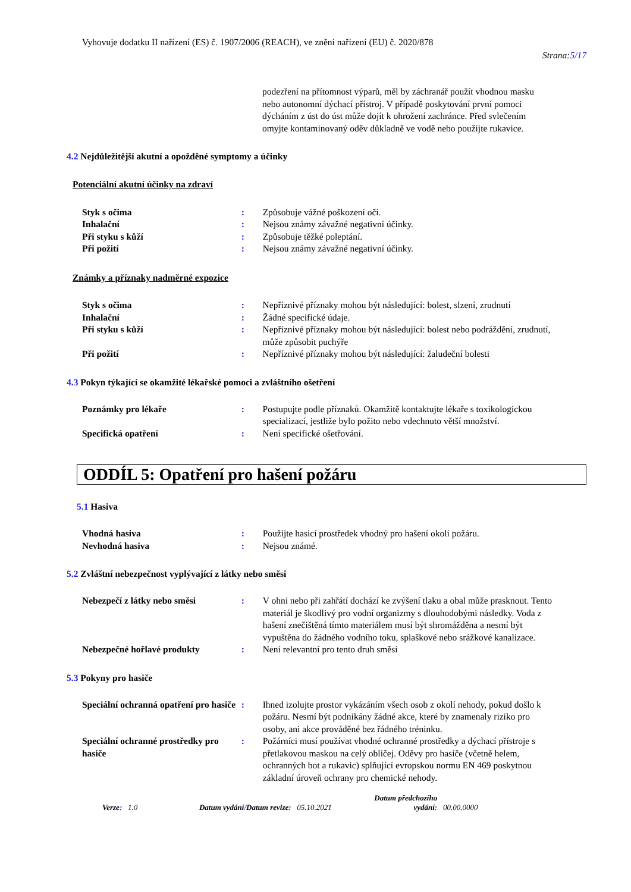Vyhovuje dodatku II nařízení (ES) č. 1907/2006 (REACH), ve znění nařízení (EU) č. 2020/878
Strana:5/17
podezření na přítomnost výparů, měl by záchranář použít vhodnou masku nebo autonomní dýchací přístroj. V případě poskytování první pomoci dýcháním z úst do úst může dojít k ohrožení zachránce. Před svlečením omyjte kontaminovaný oděv důkladně ve vodě nebo použijte rukavice.
4.2 Nejdůležitější akutní a opožděné symptomy a účinky
Potenciální akutní účinky na zdraví
| Styk s očima | : | Způsobuje vážné poškození očí. |
| Inhalační | : | Nejsou známy závažné negativní účinky. |
| Při styku s kůží | : | Způsobuje těžké poleptání. |
| Při požití | : | Nejsou známy závažné negativní účinky. |
Známky a příznaky nadměrné expozice
| Styk s očima | : | Nepříznivé příznaky mohou být následující: bolest, slzení, zrudnutí |
| Inhalační | : | Žádné specifické údaje. |
| Při styku s kůží | : | Nepříznivé příznaky mohou být následující: bolest nebo podráždění, zrudnutí, může způsobit puchýře |
| Při požití | : | Nepříznivé příznaky mohou být následující: žaludeční bolesti |
4.3 Pokyn týkající se okamžité lékařské pomoci a zvláštního ošetření
| Poznámky pro lékaře | : | Postupujte podle příznaků. Okamžitě kontaktujte lékaře s toxikologickou specializací, jestliže bylo požito nebo vdechnuto větší množství. |
| Specifická opatření | : | Není specifické ošetřování. |
ODDÍL 5: Opatření pro hašení požáru
5.1 Hasiva
| Vhodná hasiva | : | Použijte hasicí prostředek vhodný pro hašení okolí požáru. |
| Nevhodná hasiva | : | Nejsou známé. |
5.2 Zvláštní nebezpečnost vyplývající z látky nebo směsi
| Nebezpečí z látky nebo směsi | : | V ohni nebo při zahřátí dochází ke zvýšení tlaku a obal může prasknout. Tento materiál je škodlivý pro vodní organizmy s dlouhodobými následky. Voda z hašení znečištěná tímto materiálem musí být shromážděna a nesmí být vypuštěna do žádného vodního toku, splaškové nebo srážkové kanalizace. |
| Nebezpečné hořlavé produkty | : | Není relevantní pro tento druh směsí |
5.3 Pokyny pro hasiče
| Speciální ochranná opatření pro hasiče | : | Ihned izolujte prostor vykázáním všech osob z okolí nehody, pokud došlo k požáru. Nesmí být podnikány žádné akce, které by znamenaly riziko pro osoby, ani akce prováděné bez řádného tréninku. |
| Speciální ochranné prostředky pro hasiče | : | Požárníci musí používat vhodné ochranné prostředky a dýchací přístroje s přetlakovou maskou na celý obličej. Oděvy pro hasiče (včetně helem, ochranných bot a rukavic) splňující evropskou normu EN 469 poskytnou základní úroveň ochrany pro chemické nehody. |
Verze: 1.0 Datum vydání/Datum revize: 05.10.2021 Datum předchozího
vydání: 00.00.0000